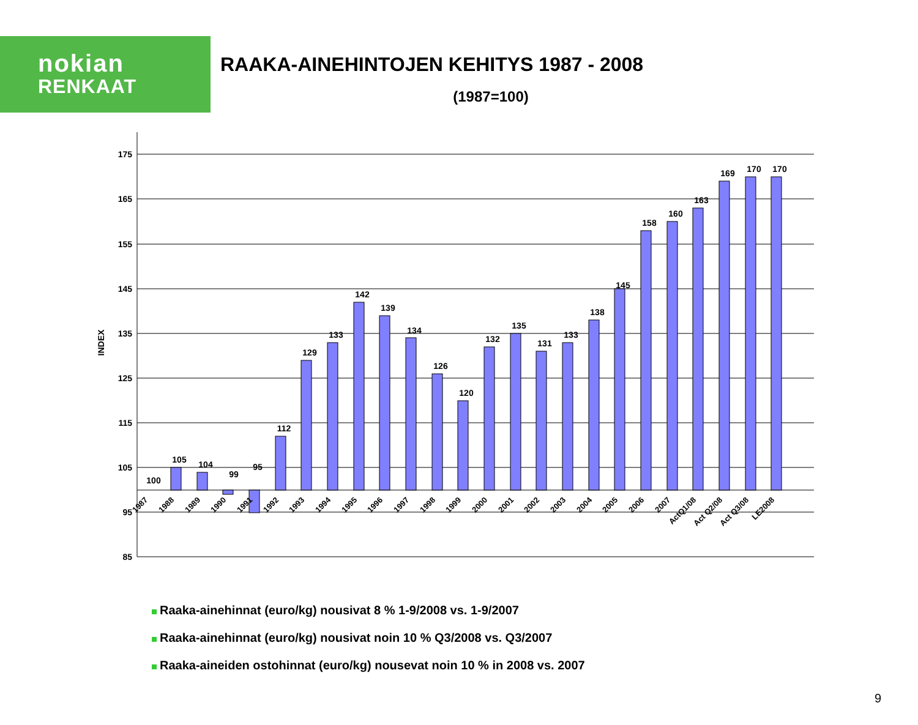nokian
RENKAAT
RAAKA-AINEHINTOJEN KEHITYS 1987 - 2008
(1987=100)
175
165
155
145
135
125
115
105
95
85
INDEX
100
105
104
99
95
112
129
133
142
139
134
126
120
132
135
131
133
138
145
158
160
163
169
170
170
1987
1988
1989
1990
1991
1992
1993
1994
1995
1996
1997
1998
1999
2000
2001
2002
2003
2004
2005
2006
2007
ActQ1/08
Act Q2/08
Act Q3/08
LE2008
Raaka-ainehinnat (euro/kg) nousivat 8 % 1-9/2008 vs. 1-9/2007
Raaka-ainehinnat (euro/kg) nousivat noin 10 % Q3/2008 vs. Q3/2007
Raaka-aineiden ostohinnat (euro/kg) nousevat noin 10 % in 2008 vs. 2007
9